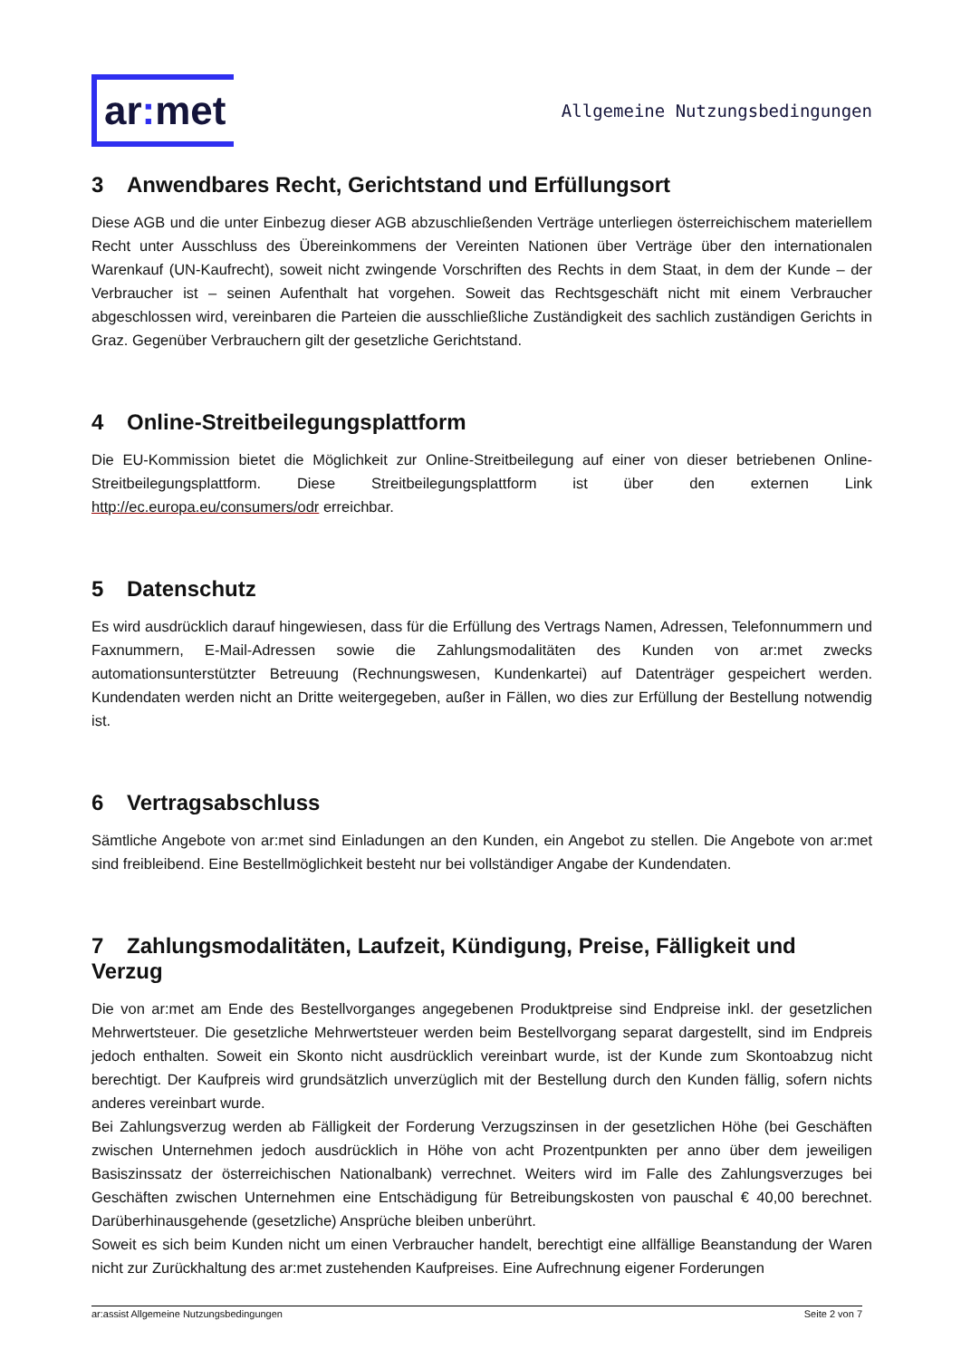ar: met
Allgemeine Nutzungsbedingungen
3 Anwendbares Recht, Gerichtstand und Erfüllungsort
Diese AGB und die unter Einbezug dieser AGB abzuschließenden Verträge unterliegen österreichischem materiellem Recht unter Ausschluss des Übereinkommens der Vereinten Nationen über Verträge über den internationalen Warenkauf (UN-Kaufrecht), soweit nicht zwingende Vorschriften des Rechts in dem Staat, in dem der Kunde – der Verbraucher ist – seinen Aufenthalt hat vorgehen. Soweit das Rechtsgeschäft nicht mit einem Verbraucher abgeschlossen wird, vereinbaren die Parteien die ausschließliche Zuständigkeit des sachlich zuständigen Gerichts in Graz. Gegenüber Verbrauchern gilt der gesetzliche Gerichtstand.
4 Online-Streitbeilegungsplattform
Die EU-Kommission bietet die Möglichkeit zur Online-Streitbeilegung auf einer von dieser betriebenen Online-Streitbeilegungsplattform. Diese Streitbeilegungsplattform ist über den externen Link http://ec.europa.eu/consumers/odr erreichbar.
5 Datenschutz
Es wird ausdrücklich darauf hingewiesen, dass für die Erfüllung des Vertrags Namen, Adressen, Telefonnummern und Faxnummern, E-Mail-Adressen sowie die Zahlungsmodalitäten des Kunden von ar:met zwecks automationsunterstützter Betreuung (Rechnungswesen, Kundenkartei) auf Datenträger gespeichert werden. Kundendaten werden nicht an Dritte weitergegeben, außer in Fällen, wo dies zur Erfüllung der Bestellung notwendig ist.
6 Vertragsabschluss
Sämtliche Angebote von ar:met sind Einladungen an den Kunden, ein Angebot zu stellen. Die Angebote von ar:met sind freibleibend. Eine Bestellmöglichkeit besteht nur bei vollständiger Angabe der Kundendaten.
7 Zahlungsmodalitäten, Laufzeit, Kündigung, Preise, Fälligkeit und Verzug
Die von ar:met am Ende des Bestellvorganges angegebenen Produktpreise sind Endpreise inkl. der gesetzlichen Mehrwertsteuer. Die gesetzliche Mehrwertsteuer werden beim Bestellvorgang separat dargestellt, sind im Endpreis jedoch enthalten. Soweit ein Skonto nicht ausdrücklich vereinbart wurde, ist der Kunde zum Skontoabzug nicht berechtigt. Der Kaufpreis wird grundsätzlich unverzüglich mit der Bestellung durch den Kunden fällig, sofern nichts anderes vereinbart wurde.
Bei Zahlungsverzug werden ab Fälligkeit der Forderung Verzugszinsen in der gesetzlichen Höhe (bei Geschäften zwischen Unternehmen jedoch ausdrücklich in Höhe von acht Prozentpunkten per anno über dem jeweiligen Basiszinssatz der österreichischen Nationalbank) verrechnet. Weiters wird im Falle des Zahlungsverzuges bei Geschäften zwischen Unternehmen eine Entschädigung für Betreibungskosten von pauschal € 40,00 berechnet. Darüberhinausgehende (gesetzliche) Ansprüche bleiben unberührt.
Soweit es sich beim Kunden nicht um einen Verbraucher handelt, berechtigt eine allfällige Beanstandung der Waren nicht zur Zurückhaltung des ar:met zustehenden Kaufpreises. Eine Aufrechnung eigener Forderungen
ar:assist Allgemeine Nutzungsbedingungen Seite 2 von 7